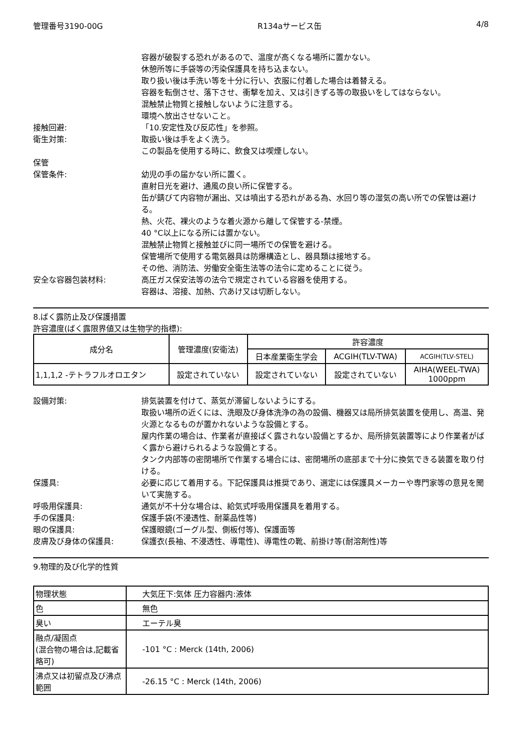管理番号3190-00G R134aサービス缶 4/8
容器が破裂する恐れがあるので、温度が高くなる場所に置かない。
休憩所等に手袋等の汚染保護具を持ち込まない。
取り扱い後は手洗い等を十分に行い、衣服に付着した場合は着替える。
容器を転倒させ、落下させ、衝撃を加え、又は引きずる等の取扱いをしてはならない。
混触禁止物質と接触しないように注意する。
環境へ放出させないこと。
接触回避: 「10.安定性及び反応性」を参照。
衛生対策: 取扱い後は手をよく洗う。
この製品を使用する時に、飲食又は喫煙しない。
保管
保管条件: 幼児の手の届かない所に置く。
直射日光を避け、通風の良い所に保管する。
缶が錆びて内容物が漏出、又は噴出する恐れがある為、水回り等の湿気の高い所での保管は避ける。
熱、火花、裸火のような着火源から離して保管する-禁煙。
40 °C以上になる所には置かない。
混触禁止物質と接触並びに同一場所での保管を避ける。
保管場所で使用する電気器具は防爆構造とし、器具類は接地する。
その他、消防法、労働安全衛生法等の法令に定めることに従う。
安全な容器包装材料: 高圧ガス保安法等の法令で規定されている容器を使用する。
容器は、溶接、加熱、穴あけ又は切断しない。
8.ばく露防止及び保護措置
許容濃度(ばく露限界値又は生物学的指標):
| 成分名 | 管理濃度(安衛法) | 許容濃度 | | |
| --- | --- | --- | --- | --- |
| | | 日本産業衛生学会 | ACGIH(TLV-TWA) | ACGIH(TLV-STEL) |
| 1,1,1,2 -テトラフルオロエタン | 設定されていない | 設定されていない | 設定されていない | AIHA(WEEL-TWA) 1000ppm |
設備対策: 排気装置を付けて、蒸気が滞留しないようにする。
取扱い場所の近くには、洗眼及び身体洗浄の為の設備、機器又は局所排気装置を使用し、高温、発火源となるものが置かれないような設備とする。
屋内作業の場合は、作業者が直接ばく露されない設備とするか、局所排気装置等により作業者がばく露から避けられるような設備とする。
タンク内部等の密閉場所で作業する場合には、密閉場所の底部まで十分に換気できる装置を取り付ける。
保護具: 必要に応じて着用する。下記保護具は推奨であり、選定には保護具メーカーや専門家等の意見を聞いて実施する。
呼吸用保護具: 通気が不十分な場合は、給気式呼吸用保護具を着用する。
手の保護具: 保護手袋(不浸透性、耐薬品性等)
眼の保護具: 保護眼鏡(ゴーグル型、側板付等)、保護面等
皮膚及び身体の保護具: 保護衣(長袖、不浸透性、導電性)、導電性の靴、前掛け等(耐溶剤性)等
9.物理的及び化学的性質
| 物理状態 | 大気圧下:気体 圧力容器内:液体 |
| 色 | 無色 |
| 臭い | エーテル臭 |
| 融点/凝固点 (混合物の場合は,記載省略可) | -101 °C : Merck (14th, 2006) |
| 沸点又は初留点及び沸点範囲 | -26.15 °C : Merck (14th, 2006) |